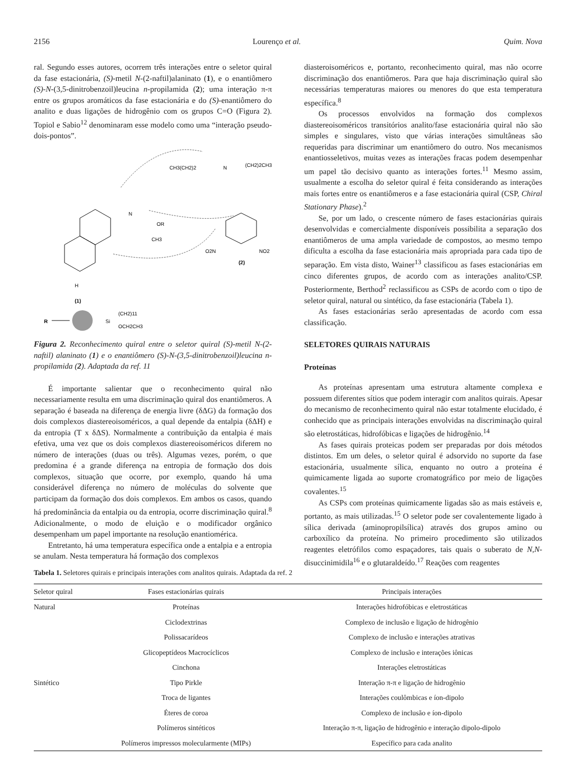2156 Lourenço et al. Quim. Nova
ral. Segundo esses autores, ocorrem três interações entre o seletor quiral da fase estacionária, (S)-metil N-(2-naftil)alaninato (1), e o enantiômero (S)-N-(3,5-dinitrobenzoil)leucina n-propilamida (2); uma interação π-π entre os grupos aromáticos da fase estacionária e do (S)-enantiômero do analito e duas ligações de hidrogênio com os grupos C=O (Figura 2). Topiol e Sabio<sup>12</sup> denominaram esse modelo como uma “interação pseudo-dois-pontos”.
H
(1)
N
OR
CH3
CH3(CH2)2
N
(CH2)2CH3
O2N
NO2
(2)
R
Si
(CH2)11
OCH2CH3
Figura 2. Reconhecimento quiral entre o seletor quiral (S)-metil N-(2-naftil) alaninato (1) e o enantiômero (S)-N-(3,5-dinitrobenzoil)leucina n-propilamida (2). Adaptada da ref. 11
É importante salientar que o reconhecimento quiral não necessariamente resulta em uma discriminação quiral dos enantiômeros. A separação é baseada na diferença de energia livre (δΔG) da formação dos dois complexos diastereoisoméricos, a qual depende da entalpia (δΔH) e da entropia (T x δΔS). Normalmente a contribuição da entalpia é mais efetiva, uma vez que os dois complexos diastereoisoméricos diferem no número de interações (duas ou três). Algumas vezes, porém, o que predomina é a grande diferença na entropia de formação dos dois complexos, situação que ocorre, por exemplo, quando há uma considerável diferença no número de moléculas do solvente que participam da formação dos dois complexos. Em ambos os casos, quando há predominância da entalpia ou da entropia, ocorre discriminação quiral.<sup>8</sup> Adicionalmente, o modo de eluição e o modificador orgânico desempenham um papel importante na resolução enantiomérica.
Entretanto, há uma temperatura específica onde a entalpia e a entropia se anulam. Nesta temperatura há formação dos complexos
diasteroisoméricos e, portanto, reconhecimento quiral, mas não ocorre discriminação dos enantiômeros. Para que haja discriminação quiral são necessárias temperaturas maiores ou menores do que esta temperatura específica.<sup>8</sup>
Os processos envolvidos na formação dos complexos diastereoisoméricos transitórios analito/fase estacionária quiral não são simples e singulares, visto que várias interações simultâneas são requeridas para discriminar um enantiômero do outro. Nos mecanismos enantiosseletivos, muitas vezes as interações fracas podem desempenhar um papel tão decisivo quanto as interações fortes.<sup>11</sup> Mesmo assim, usualmente a escolha do seletor quiral é feita considerando as interações mais fortes entre os enantiômeros e a fase estacionária quiral (CSP, Chiral Stationary Phase).<sup>2</sup>
Se, por um lado, o crescente número de fases estacionárias quirais desenvolvidas e comercialmente disponíveis possibilita a separação dos enantiômeros de uma ampla variedade de compostos, ao mesmo tempo dificulta a escolha da fase estacionária mais apropriada para cada tipo de separação. Em vista disto, Wainer<sup>13</sup> classificou as fases estacionárias em cinco diferentes grupos, de acordo com as interações analito/CSP. Posteriormente, Berthod<sup>2</sup> reclassificou as CSPs de acordo com o tipo de seletor quiral, natural ou sintético, da fase estacionária (Tabela 1).
As fases estacionárias serão apresentadas de acordo com essa classificação.
SELETORES QUIRAIS NATURAIS
Proteínas
As proteínas apresentam uma estrutura altamente complexa e possuem diferentes sítios que podem interagir com analitos quirais. Apesar do mecanismo de reconhecimento quiral não estar totalmente elucidado, é conhecido que as principais interações envolvidas na discriminação quiral são eletrostáticas, hidrofóbicas e ligações de hidrogênio.<sup>14</sup>
As fases quirais proteicas podem ser preparadas por dois métodos distintos. Em um deles, o seletor quiral é adsorvido no suporte da fase estacionária, usualmente sílica, enquanto no outro a proteína é quimicamente ligada ao suporte cromatográfico por meio de ligações covalentes.<sup>15</sup>
As CSPs com proteínas quimicamente ligadas são as mais estáveis e, portanto, as mais utilizadas.<sup>15</sup> O seletor pode ser covalentemente ligado à sílica derivada (aminopropilsílica) através dos grupos amino ou carboxílico da proteína. No primeiro procedimento são utilizados reagentes eletrófilos como espaçadores, tais quais o suberato de N,N-disuccinimidila<sup>16</sup> e o glutaraldeído.<sup>17</sup> Reações com reagentes
Tabela 1. Seletores quirais e principais interações com analitos quirais. Adaptada da ref. 2
| Seletor quiral | Fases estacionárias quirais | Principais interações |
| --- | --- | --- |
| Natural | Proteínas | Interações hidrofóbicas e eletrostáticas |
| | Ciclodextrinas | Complexo de inclusão e ligação de hidrogênio |
| | Polissacarídeos | Complexo de inclusão e interações atrativas |
| | Glicopeptídeos Macrocíclicos | Complexo de inclusão e interações iônicas |
| | Cinchona | Interações eletrostáticas |
| Sintético | Tipo Pirkle | Interação π-π e ligação de hidrogênio |
| | Troca de ligantes | Interações coulômbicas e íon-dipolo |
| | Éteres de coroa | Complexo de inclusão e íon-dipolo |
| | Polímeros sintéticos | Interação π-π, ligação de hidrogênio e interação dipolo-dipolo |
| | Polímeros impressos molecularmente (MIPs) | Específico para cada analito |